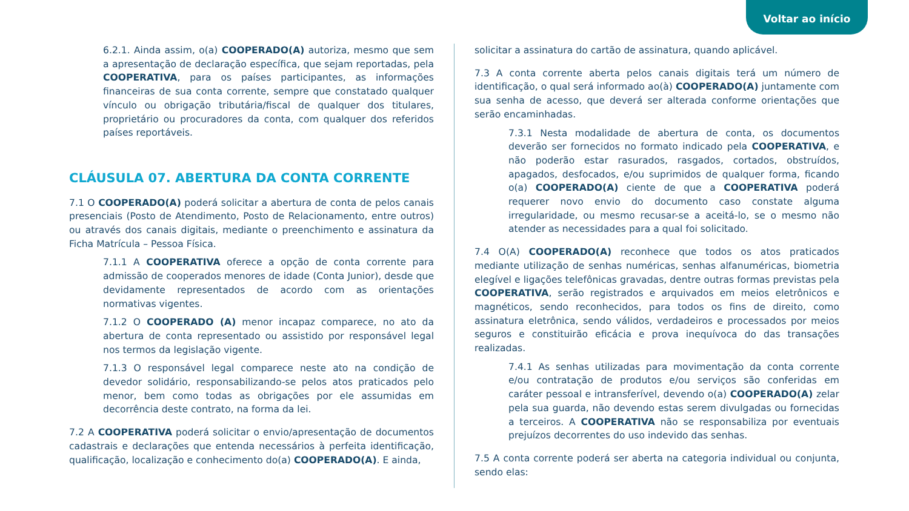Voltar ao início
6.2.1. Ainda assim, o(a) COOPERADO(A) autoriza, mesmo que sem a apresentação de declaração específica, que sejam reportadas, pela COOPERATIVA, para os países participantes, as informações financeiras de sua conta corrente, sempre que constatado qualquer vínculo ou obrigação tributária/fiscal de qualquer dos titulares, proprietário ou procuradores da conta, com qualquer dos referidos países reportáveis.
CLÁUSULA 07. ABERTURA DA CONTA CORRENTE
7.1 O COOPERADO(A) poderá solicitar a abertura de conta de pelos canais presenciais (Posto de Atendimento, Posto de Relacionamento, entre outros) ou através dos canais digitais, mediante o preenchimento e assinatura da Ficha Matrícula – Pessoa Física.
7.1.1 A COOPERATIVA oferece a opção de conta corrente para admissão de cooperados menores de idade (Conta Junior), desde que devidamente representados de acordo com as orientações normativas vigentes.
7.1.2 O COOPERADO (A) menor incapaz comparece, no ato da abertura de conta representado ou assistido por responsável legal nos termos da legislação vigente.
7.1.3 O responsável legal comparece neste ato na condição de devedor solidário, responsabilizando-se pelos atos praticados pelo menor, bem como todas as obrigações por ele assumidas em decorrência deste contrato, na forma da lei.
7.2 A COOPERATIVA poderá solicitar o envio/apresentação de documentos cadastrais e declarações que entenda necessários à perfeita identificação, qualificação, localização e conhecimento do(a) COOPERADO(A). E ainda,
solicitar a assinatura do cartão de assinatura, quando aplicável.
7.3 A conta corrente aberta pelos canais digitais terá um número de identificação, o qual será informado ao(à) COOPERADO(A) juntamente com sua senha de acesso, que deverá ser alterada conforme orientações que serão encaminhadas.
7.3.1 Nesta modalidade de abertura de conta, os documentos deverão ser fornecidos no formato indicado pela COOPERATIVA, e não poderão estar rasurados, rasgados, cortados, obstruídos, apagados, desfocados, e/ou suprimidos de qualquer forma, ficando o(a) COOPERADO(A) ciente de que a COOPERATIVA poderá requerer novo envio do documento caso constate alguma irregularidade, ou mesmo recusar-se a aceitá-lo, se o mesmo não atender as necessidades para a qual foi solicitado.
7.4 O(A) COOPERADO(A) reconhece que todos os atos praticados mediante utilização de senhas numéricas, senhas alfanuméricas, biometria elegível e ligações telefônicas gravadas, dentre outras formas previstas pela COOPERATIVA, serão registrados e arquivados em meios eletrônicos e magnéticos, sendo reconhecidos, para todos os fins de direito, como assinatura eletrônica, sendo válidos, verdadeiros e processados por meios seguros e constituirão eficácia e prova inequívoca do das transações realizadas.
7.4.1 As senhas utilizadas para movimentação da conta corrente e/ou contratação de produtos e/ou serviços são conferidas em caráter pessoal e intransferível, devendo o(a) COOPERADO(A) zelar pela sua guarda, não devendo estas serem divulgadas ou fornecidas a terceiros. A COOPERATIVA não se responsabiliza por eventuais prejuízos decorrentes do uso indevido das senhas.
7.5 A conta corrente poderá ser aberta na categoria individual ou conjunta, sendo elas: